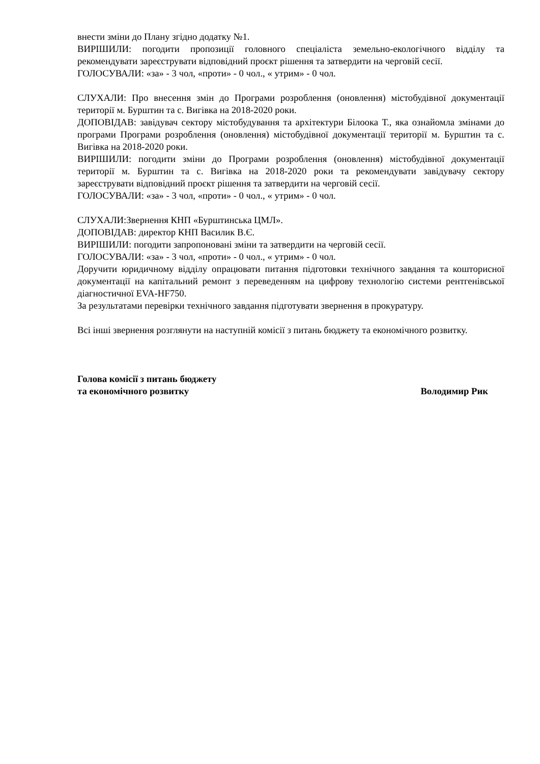внести зміни до Плану згідно додатку №1.
ВИРІШИЛИ: погодити пропозиції головного спеціаліста земельно-екологічного відділу та рекомендувати зареєструвати відповідний проєкт рішення та затвердити на черговій сесії.
ГОЛОСУВАЛИ: «за» - 3 чол, «проти» - 0 чол., « утрим» - 0 чол.
СЛУХАЛИ: Про внесення змін до Програми розроблення (оновлення) містобудівної документації території м. Бурштин та с. Вигівка на 2018-2020 роки.
ДОПОВІДАВ: завідувач сектору містобудування та архітектури Білоока Т., яка ознайомла змінами до програми Програми розроблення (оновлення) містобудівної документації території м. Бурштин та с. Вигівка на 2018-2020 роки.
ВИРІШИЛИ: погодити зміни до Програми розроблення (оновлення) містобудівної документації території м. Бурштин та с. Вигівка на 2018-2020 роки та рекомендувати завідувачу сектору зареєструвати відповідний проєкт рішення та затвердити на черговій сесії.
ГОЛОСУВАЛИ: «за» - 3 чол, «проти» - 0 чол., « утрим» - 0 чол.
СЛУХАЛИ:Звернення КНП «Бурштинська ЦМЛ».
ДОПОВІДАВ: директор КНП Василик В.Є.
ВИРІШИЛИ: погодити запропоновані зміни та затвердити на черговій сесії.
ГОЛОСУВАЛИ: «за» - 3 чол, «проти» - 0 чол., « утрим» - 0 чол.
Доручити юридичному відділу опрацювати питання підготовки технічного завдання та кошторисної документації на капітальний ремонт з переведенням на цифрову технологію системи рентгенівської діагностичної EVA-HF750.
За результатами перевірки технічного завдання підготувати звернення в прокуратуру.
Всі інші звернення розглянути на наступній комісії з питань бюджету та економічного розвитку.
Голова комісії з питань бюджету
та економічного розвитку
Володимир Рик